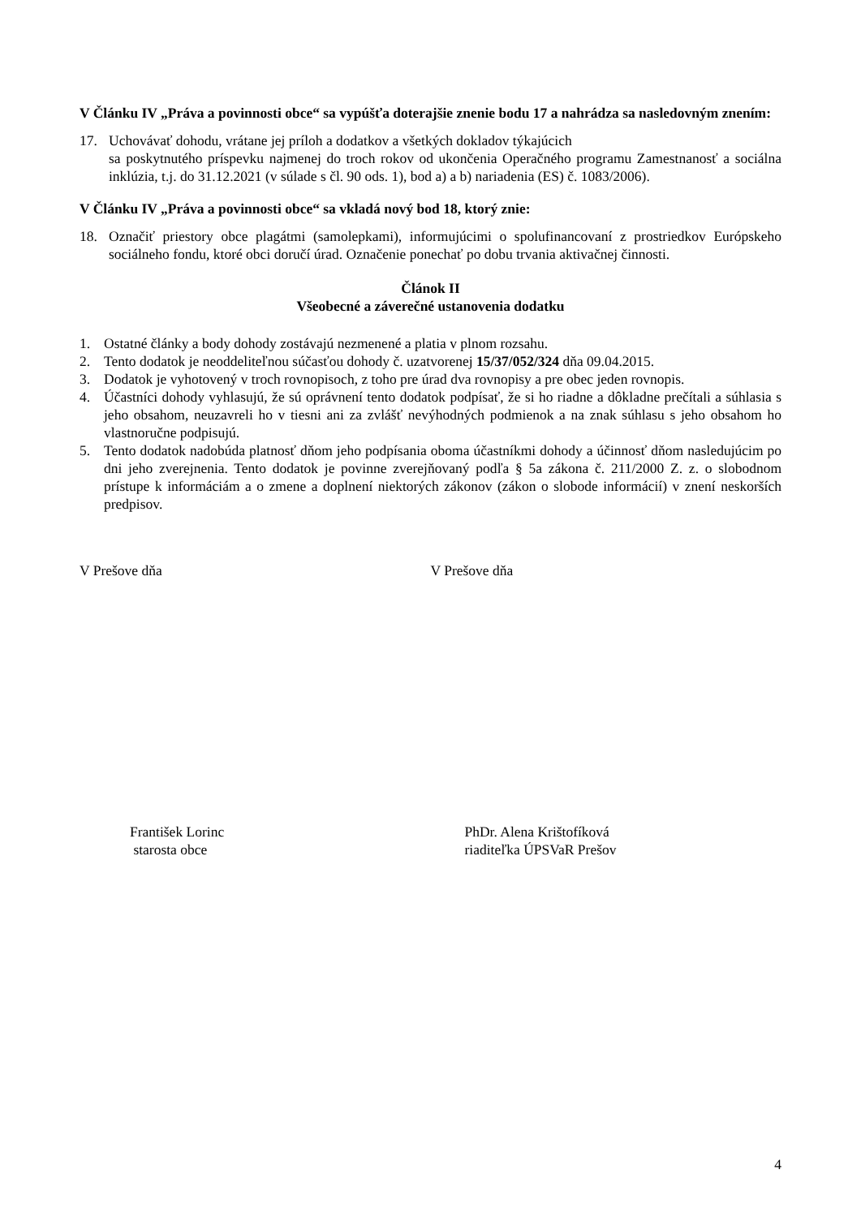V Článku IV „Práva a povinnosti obce“ sa vypúšťa doterajšie znenie bodu 17 a nahrádza sa nasledovným znením:
17. Uchovávať dohodu, vrátane jej príloh a dodatkov a všetkých dokladov týkajúcich
sa poskytnutého príspevku najmenej do troch rokov od ukončenia Operačného programu Zamestnanosť a sociálna inklúzia, t.j. do 31.12.2021 (v súlade s čl. 90 ods. 1), bod a) a b) nariadenia (ES) č. 1083/2006).
V Článku IV „Práva a povinnosti obce“ sa vkladá nový bod 18, ktorý znie:
18. Označiť priestory obce plagátmi (samolepkami), informujúcimi o spolufinancovaní z prostriedkov Európskeho sociálneho fondu, ktoré obci doručí úrad. Označenie ponechať po dobu trvania aktivačnej činnosti.
Článok II
Všeobecné a záverečné ustanovenia dodatku
1. Ostatné články a body dohody zostávajú nezmenené a platia v plnom rozsahu.
2. Tento dodatok je neoddeliteľnou súčasťou dohody č. uzatvorenej 15/37/052/324 dňa 09.04.2015.
3. Dodatok je vyhotovený v troch rovnopisoch, z toho pre úrad dva rovnopisy a pre obec jeden rovnopis.
4. Účastníci dohody vyhlasujú, že sú oprávnení tento dodatok podpísať, že si ho riadne a dôkladne prečítali a súhlasia s jeho obsahom, neuzavreli ho v tiesni ani za zvlášť nevýhodných podmienok a na znak súhlasu s jeho obsahom ho vlastnoručne podpisujú.
5. Tento dodatok nadobúda platnosť dňom jeho podpísania oboma účastníkmi dohody a účinnosť dňom nasledujúcim po dni jeho zverejnenia. Tento dodatok je povinne zverejňovaný podľa § 5a zákona č. 211/2000 Z. z. o slobodnom prístupe k informáciám a o zmene a doplnení niektorých zákonov (zákon o slobode informácií) v znení neskorších predpisov.
V Prešove dňa V Prešove dňa
František Lorinc
starosta obce
PhDr. Alena Krištofíková
riaditeľka ÚPSVaR Prešov
4